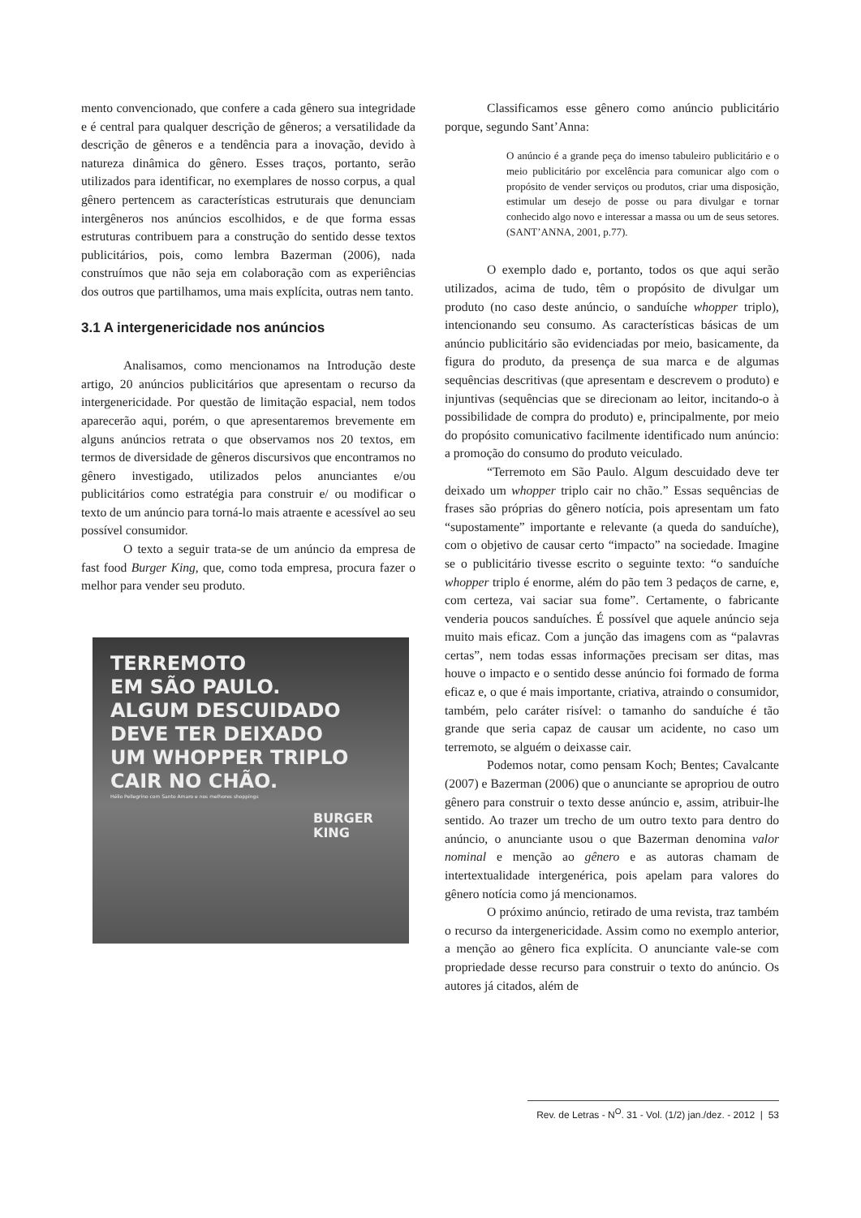mento convencionado, que confere a cada gênero sua integridade e é central para qualquer descrição de gêneros; a versatilidade da descrição de gêneros e a tendência para a inovação, devido à natureza dinâmica do gênero. Esses traços, portanto, serão utilizados para identificar, no exemplares de nosso corpus, a qual gênero pertencem as características estruturais que denunciam intergêneros nos anúncios escolhidos, e de que forma essas estruturas contribuem para a construção do sentido desse textos publicitários, pois, como lembra Bazerman (2006), nada construímos que não seja em colaboração com as experiências dos outros que partilhamos, uma mais explícita, outras nem tanto.
3.1 A intergenericidade nos anúncios
Analisamos, como mencionamos na Introdução deste artigo, 20 anúncios publicitários que apresentam o recurso da intergenericidade. Por questão de limitação espacial, nem todos aparecerão aqui, porém, o que apresentaremos brevemente em alguns anúncios retrata o que observamos nos 20 textos, em termos de diversidade de gêneros discursivos que encontramos no gênero investigado, utilizados pelos anunciantes e/ou publicitários como estratégia para construir e/ ou modificar o texto de um anúncio para torná-lo mais atraente e acessível ao seu possível consumidor.
O texto a seguir trata-se de um anúncio da empresa de fast food Burger King, que, como toda empresa, procura fazer o melhor para vender seu produto.
TERREMOTO
EM SÃO PAULO.
ALGUM DESCUIDADO
DEVE TER DEIXADO
UM WHOPPER TRIPLO
CAIR NO CHÃO.
Hélio Pellegrino com Santo Amaro e nos melhores shoppings
BURGER
KING
Classificamos esse gênero como anúncio publicitário porque, segundo Sant’Anna:
O anúncio é a grande peça do imenso tabuleiro publicitário e o meio publicitário por excelência para comunicar algo com o propósito de vender serviços ou produtos, criar uma disposição, estimular um desejo de posse ou para divulgar e tornar conhecido algo novo e interessar a massa ou um de seus setores. (SANT’ANNA, 2001, p.77).
O exemplo dado e, portanto, todos os que aqui serão utilizados, acima de tudo, têm o propósito de divulgar um produto (no caso deste anúncio, o sanduíche whopper triplo), intencionando seu consumo. As características básicas de um anúncio publicitário são evidenciadas por meio, basicamente, da figura do produto, da presença de sua marca e de algumas sequências descritivas (que apresentam e descrevem o produto) e injuntivas (sequências que se direcionam ao leitor, incitando-o à possibilidade de compra do produto) e, principalmente, por meio do propósito comunicativo facilmente identificado num anúncio: a promoção do consumo do produto veiculado.
“Terremoto em São Paulo. Algum descuidado deve ter deixado um whopper triplo cair no chão.” Essas sequências de frases são próprias do gênero notícia, pois apresentam um fato “supostamente” importante e relevante (a queda do sanduíche), com o objetivo de causar certo “impacto” na sociedade. Imagine se o publicitário tivesse escrito o seguinte texto: “o sanduíche whopper triplo é enorme, além do pão tem 3 pedaços de carne, e, com certeza, vai saciar sua fome”. Certamente, o fabricante venderia poucos sanduíches. É possível que aquele anúncio seja muito mais eficaz. Com a junção das imagens com as “palavras certas”, nem todas essas informações precisam ser ditas, mas houve o impacto e o sentido desse anúncio foi formado de forma eficaz e, o que é mais importante, criativa, atraindo o consumidor, também, pelo caráter risível: o tamanho do sanduíche é tão grande que seria capaz de causar um acidente, no caso um terremoto, se alguém o deixasse cair.
Podemos notar, como pensam Koch; Bentes; Cavalcante (2007) e Bazerman (2006) que o anunciante se apropriou de outro gênero para construir o texto desse anúncio e, assim, atribuir-lhe sentido. Ao trazer um trecho de um outro texto para dentro do anúncio, o anunciante usou o que Bazerman denomina valor nominal e menção ao gênero e as autoras chamam de intertextualidade intergenérica, pois apelam para valores do gênero notícia como já mencionamos.
O próximo anúncio, retirado de uma revista, traz também o recurso da intergenericidade. Assim como no exemplo anterior, a menção ao gênero fica explícita. O anunciante vale-se com propriedade desse recurso para construir o texto do anúncio. Os autores já citados, além de
Rev. de Letras - N<sup>O</sup>. 31 - Vol. (1/2) jan./dez. - 2012 | 53